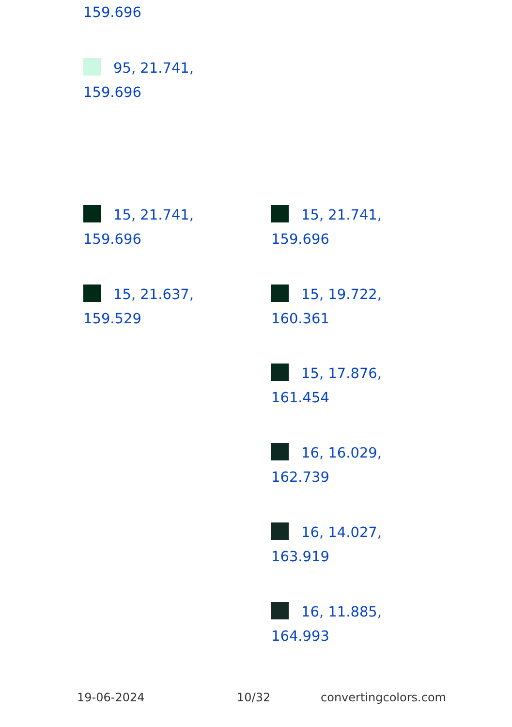159.696
95, 21.741, 159.696
15, 21.741, 159.696
15, 21.741, 159.696
15, 21.637, 159.529
15, 19.722, 160.361
15, 17.876, 161.454
16, 16.029, 162.739
16, 14.027, 163.919
16, 11.885, 164.993
19-06-2024 10/32 convertingcolors.com